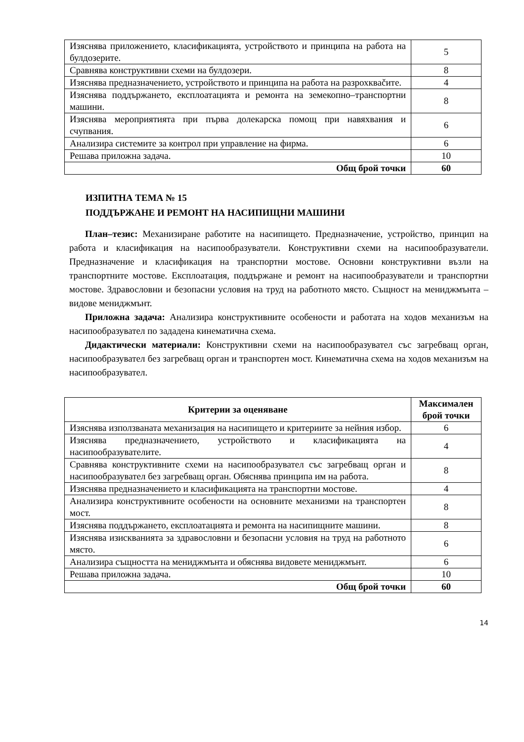| Изяснява приложението, класификацията, устройството и принципа на работа на булдозерите. | 5 |
| Сравнява конструктивни схеми на булдозери. | 8 |
| Изяснява предназначението, устройството и принципа на работа на разрохкваčите. | 4 |
| Изяснява поддържането, експлоатацията и ремонта на земекопно–транспортни машини. | 8 |
| Изяснява мероприятията при първа долекарска помощ при навяхвания и счупвания. | 6 |
| Анализира системите за контрол при управление на фирма. | 6 |
| Решава приложна задача. | 10 |
| Общ брой точки | 60 |
ИЗПИТНА ТЕМА № 15
ПОДДЪРЖАНЕ И РЕМОНТ НА НАСИПИЩНИ МАШИНИ
План–тезис: Механизиране работите на насипището. Предназначение, устройство, принцип на работа и класификация на насипообразуватели. Конструктивни схеми на насипообразуватели. Предназначение и класификация на транспортни мостове. Основни конструктивни възли на транспортните мостове. Експлоатация, поддържане и ремонт на насипообразуватели и транспортни мостове. Здравословни и безопасни условия на труд на работното място. Същност на мениджмънта – видове мениджмънт.
Приложна задача: Анализира конструктивните особености и работата на ходов механизъм на насипообразувател по зададена кинематична схема.
Дидактически материали: Конструктивни схеми на насипообразувател със загребващ орган, насипообразувател без загребващ орган и транспортен мост. Кинематична схема на ходов механизъм на насипообразувател.
| Критерии за оценяване | Максимален брой точки |
| --- | --- |
| Изяснява използваната механизация на насипището и критериите за нейния избор. | 6 |
| Изяснява предназначението, устройството и класификацията на насипообразувателите. | 4 |
| Сравнява конструктивните схеми на насипообразувател със загребващ орган и насипообразувател без загребващ орган. Обяснява принципа им на работа. | 8 |
| Изяснява предназначението и класификацията на транспортни мостове. | 4 |
| Анализира конструктивните особености на основните механизми на транспортен мост. | 8 |
| Изяснява поддържането, експлоатацията и ремонта на насипищните машини. | 8 |
| Изяснява изискванията за здравословни и безопасни условия на труд на работното място. | 6 |
| Анализира същността на мениджмънта и обяснява видовете мениджмънт. | 6 |
| Решава приложна задача. | 10 |
| Общ брой точки | 60 |
14